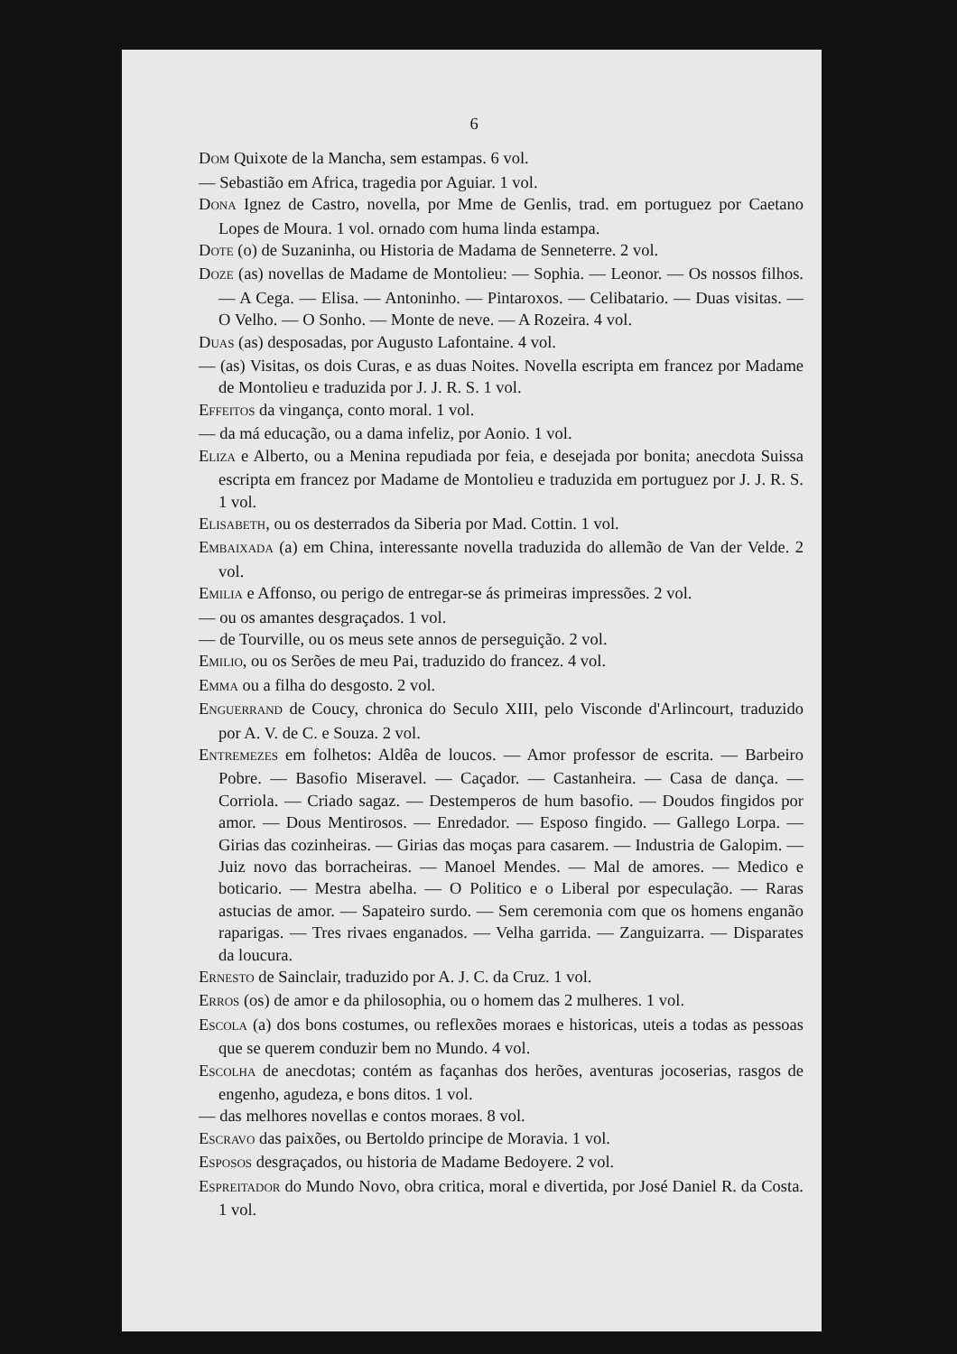6
DOM Quixote de la Mancha, sem estampas. 6 vol.
— Sebastião em Africa, tragedia por Aguiar. 1 vol.
DONA Ignez de Castro, novella, por Mme de Genlis, trad. em portuguez por Caetano Lopes de Moura. 1 vol. ornado com huma linda estampa.
DOTE (o) de Suzaninha, ou Historia de Madama de Senneterre. 2 vol.
DOZE (as) novellas de Madame de Montolieu: — Sophia. — Leonor. — Os nossos filhos. — A Cega. — Elisa. — Antoninho. — Pintaroxos. — Celibatario. — Duas visitas. — O Velho. — O Sonho. — Monte de neve. — A Rozeira. 4 vol.
DUAS (as) desposadas, por Augusto Lafontaine. 4 vol.
— (as) Visitas, os dois Curas, e as duas Noites. Novella escripta em francez por Madame de Montolieu e traduzida por J. J. R. S. 1 vol.
EFFEITOS da vingança, conto moral. 1 vol.
— da má educação, ou a dama infeliz, por Aonio. 1 vol.
ELIZA e Alberto, ou a Menina repudiada por feia, e desejada por bonita; anecdota Suissa escripta em francez por Madame de Montolieu e traduzida em portuguez por J. J. R. S. 1 vol.
ELISABETH, ou os desterrados da Siberia por Mad. Cottin. 1 vol.
EMBAIXADA (a) em China, interessante novella traduzida do allemão de Van der Velde. 2 vol.
EMILIA e Affonso, ou perigo de entregar-se ás primeiras impressões. 2 vol.
— ou os amantes desgraçados. 1 vol.
— de Tourville, ou os meus sete annos de perseguição. 2 vol.
EMILIO, ou os Serões de meu Pai, traduzido do francez. 4 vol.
EMMA ou a filha do desgosto. 2 vol.
ENGUERRAND de Coucy, chronica do Seculo XIII, pelo Visconde d'Arlincourt, traduzido por A. V. de C. e Souza. 2 vol.
ENTREMEZES em folhetos: Aldêa de loucos. — Amor professor de escrita. — Barbeiro Pobre. — Basofio Miseravel. — Caçador. — Castanheira. — Casa de dança. — Corriola. — Criado sagaz. — Destemperos de hum basofio. — Doudos fingidos por amor. — Dous Mentirosos. — Enredador. — Esposo fingido. — Gallego Lorpa. — Girias das cozinheiras. — Girias das moças para casarem. — Industria de Galopim. — Juiz novo das borracheiras. — Manoel Mendes. — Mal de amores. — Medico e boticario. — Mestra abelha. — O Politico e o Liberal por especulação. — Raras astucias de amor. — Sapateiro surdo. — Sem ceremonia com que os homens enganão raparigas. — Tres rivaes enganados. — Velha garrida. — Zanguizarra. — Disparates da loucura.
ERNESTO de Sainclair, traduzido por A. J. C. da Cruz. 1 vol.
ERROS (os) de amor e da philosophia, ou o homem das 2 mulheres. 1 vol.
ESCOLA (a) dos bons costumes, ou reflexões moraes e historicas, uteis a todas as pessoas que se querem conduzir bem no Mundo. 4 vol.
ESCOLHA de anecdotas; contém as façanhas dos herões, aventuras jocoserias, rasgos de engenho, agudeza, e bons ditos. 1 vol.
— das melhores novellas e contos moraes. 8 vol.
ESCRAVO das paixões, ou Bertoldo principe de Moravia. 1 vol.
ESPOSOS desgraçados, ou historia de Madame Bedoyere. 2 vol.
ESPREITADOR do Mundo Novo, obra critica, moral e divertida, por José Daniel R. da Costa. 1 vol.